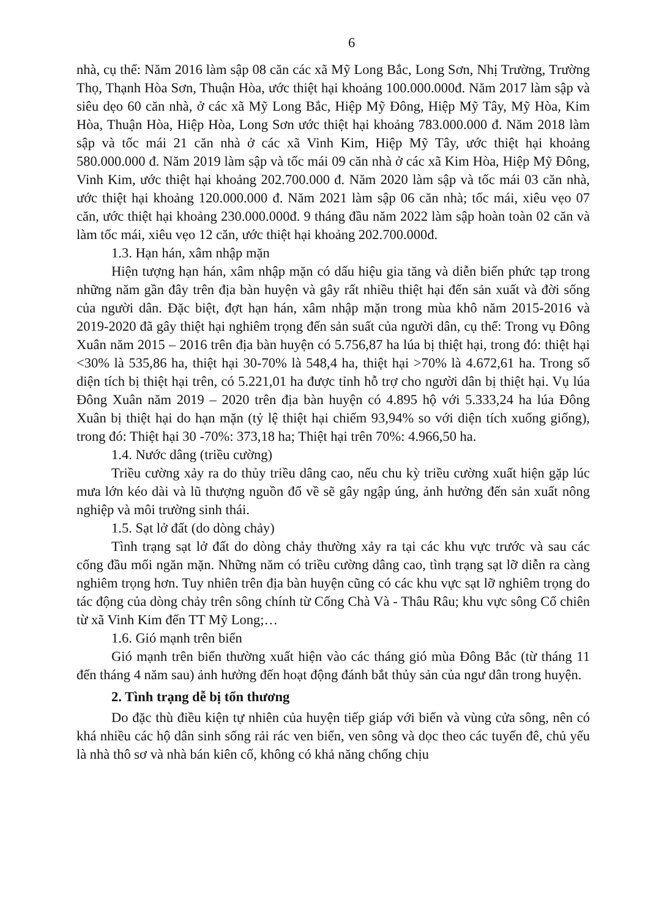6
nhà, cụ thể: Năm 2016 làm sập 08 căn các xã Mỹ Long Bắc, Long Sơn, Nhị Trường, Trường Thọ, Thạnh Hòa Sơn, Thuận Hòa, ước thiệt hại khoảng 100.000.000đ. Năm 2017 làm sập và siêu dẹo 60 căn nhà, ở các xã Mỹ Long Bắc, Hiệp Mỹ Đông, Hiệp Mỹ Tây, Mỹ Hòa, Kim Hòa, Thuận Hòa, Hiệp Hòa, Long Sơn ước thiệt hại khoảng 783.000.000 đ. Năm 2018 làm sập và tốc mái 21 căn nhà ở các xã Vinh Kim, Hiệp Mỹ Tây, ước thiệt hại khoảng 580.000.000 đ. Năm 2019 làm sập và tốc mái 09 căn nhà ở các xã Kim Hòa, Hiệp Mỹ Đông, Vinh Kim, ước thiệt hại khoảng 202.700.000 đ. Năm 2020 làm sập và tốc mái 03 căn nhà, ước thiệt hại khoảng 120.000.000 đ. Năm 2021 làm sập 06 căn nhà; tốc mái, xiêu vẹo 07 căn, ước thiệt hại khoảng 230.000.000đ. 9 tháng đầu năm 2022 làm sập hoàn toàn 02 căn và làm tốc mái, xiêu vẹo 12 căn, ước thiệt hại khoảng 202.700.000đ.
1.3. Hạn hán, xâm nhập mặn
Hiện tượng hạn hán, xâm nhập mặn có dấu hiệu gia tăng và diễn biến phức tạp trong những năm gần đây trên địa bàn huyện và gây rất nhiều thiệt hại đến sản xuất và đời sống của người dân. Đặc biệt, đợt hạn hán, xâm nhập mặn trong mùa khô năm 2015-2016 và 2019-2020 đã gây thiệt hại nghiêm trọng đến sản suất của người dân, cụ thể: Trong vụ Đông Xuân năm 2015 – 2016 trên địa bàn huyện có 5.756,87 ha lúa bị thiệt hại, trong đó: thiệt hại <30% là 535,86 ha, thiệt hại 30-70% là 548,4 ha, thiệt hại >70% là 4.672,61 ha. Trong số diện tích bị thiệt hại trên, có 5.221,01 ha được tỉnh hỗ trợ cho người dân bị thiệt hại. Vụ lúa Đông Xuân năm 2019 – 2020 trên địa bàn huyện có 4.895 hộ với 5.333,24 ha lúa Đông Xuân bị thiệt hại do hạn mặn (tỷ lệ thiệt hại chiếm 93,94% so với diện tích xuống giống), trong đó: Thiệt hại 30 -70%: 373,18 ha; Thiệt hại trên 70%: 4.966,50 ha.
1.4. Nước dâng (triều cường)
Triều cường xảy ra do thủy triều dâng cao, nếu chu kỳ triều cường xuất hiện gặp lúc mưa lớn kéo dài và lũ thượng nguồn đổ về sẽ gây ngập úng, ảnh hưởng đến sản xuất nông nghiệp và môi trường sinh thái.
1.5. Sạt lở đất (do dòng chảy)
Tình trạng sạt lở đất do dòng chảy thường xảy ra tại các khu vực trước và sau các cống đầu mối ngăn mặn. Những năm có triều cường dâng cao, tình trạng sạt lỡ diễn ra càng nghiêm trọng hơn. Tuy nhiên trên địa bàn huyện cũng có các khu vực sạt lỡ nghiêm trọng do tác động của dòng chảy trên sông chính từ Cống Chà Và - Thâu Râu; khu vực sông Cổ chiên từ xã Vinh Kim đến TT Mỹ Long;…
1.6. Gió mạnh trên biển
Gió mạnh trên biển thường xuất hiện vào các tháng gió mùa Đông Bắc (từ tháng 11 đến tháng 4 năm sau) ảnh hưởng đến hoạt động đánh bắt thủy sản của ngư dân trong huyện.
2. Tình trạng dễ bị tổn thương
Do đặc thù điều kiện tự nhiên của huyện tiếp giáp với biển và vùng cửa sông, nên có khá nhiều các hộ dân sinh sống rải rác ven biển, ven sông và dọc theo các tuyến đê, chủ yếu là nhà thô sơ và nhà bán kiên cố, không có khả năng chống chịu